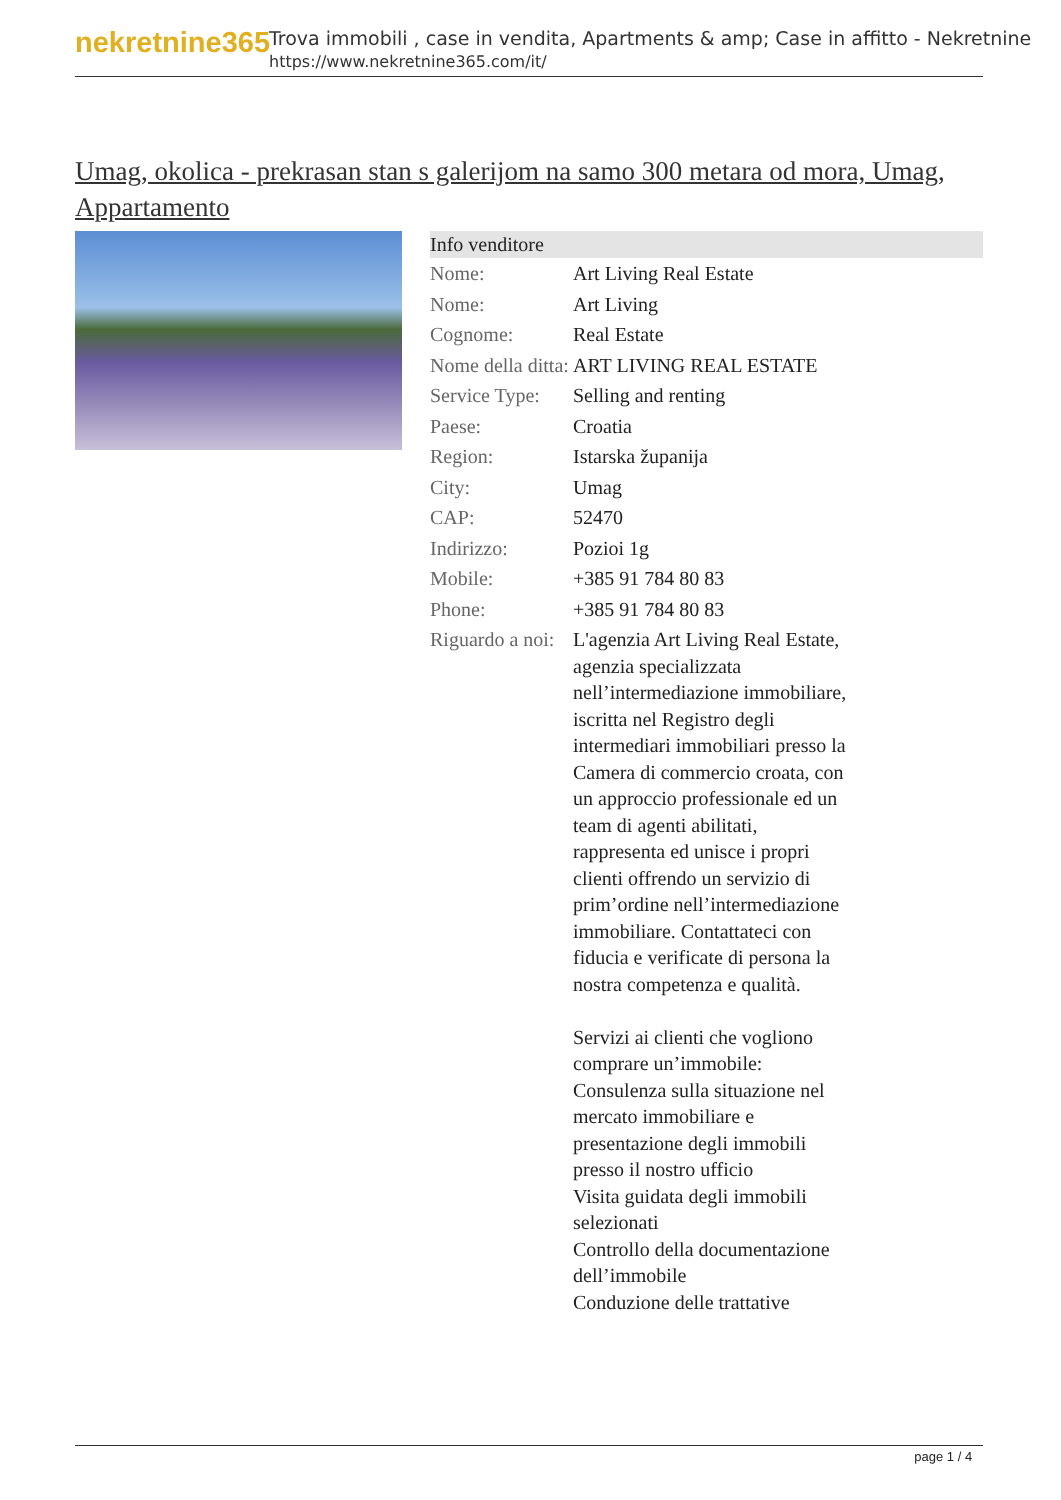nekretnine365
Trova immobili , case in vendita, Apartments & amp; Case in affitto - Nekretnine
https://www.nekretnine365.com/it/
Umag, okolica - prekrasan stan s galerijom na samo 300 metara od mora, Umag, Appartamento
| Info venditore | |
| --- | --- |
| Nome: | Art Living Real Estate |
| Nome: | Art Living |
| Cognome: | Real Estate |
| Nome della ditta: | ART LIVING REAL ESTATE |
| Service Type: | Selling and renting |
| Paese: | Croatia |
| Region: | Istarska županija |
| City: | Umag |
| CAP: | 52470 |
| Indirizzo: | Pozioi 1g |
| Mobile: | +385 91 784 80 83 |
| Phone: | +385 91 784 80 83 |
| Riguardo a noi: | L'agenzia Art Living Real Estate, agenzia specializzata nell’intermediazione immobiliare, iscritta nel Registro degli intermediari immobiliari presso la Camera di commercio croata, con un approccio professionale ed un team di agenti abilitati, rappresenta ed unisce i propri clienti offrendo un servizio di prim’ordine nell’intermediazione immobiliare. Contattateci con fiducia e verificate di persona la nostra competenza e qualità. Servizi ai clienti che vogliono comprare un’immobile: Consulenza sulla situazione nel mercato immobiliare e presentazione degli immobili presso il nostro ufficio Visita guidata degli immobili selezionati Controllo della documentazione dell’immobile Conduzione delle trattative |
page 1 / 4